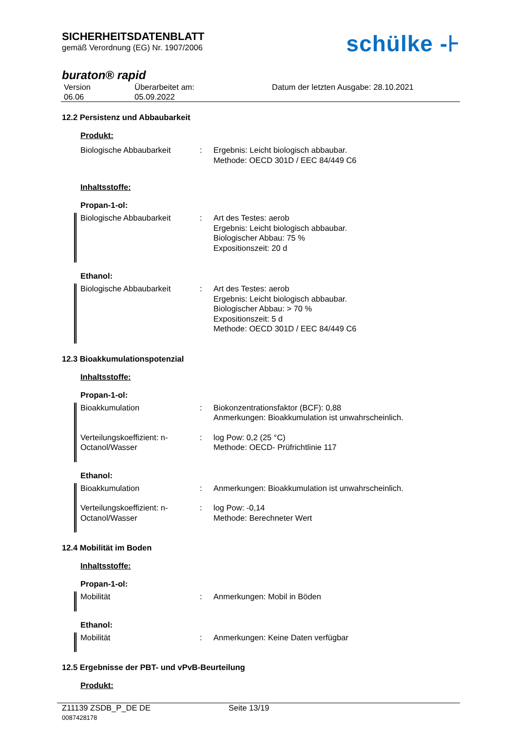SICHERHEITSDATENBLATT
gemäß Verordnung (EG) Nr. 1907/2006
schülke -⊦
buraton® rapid
Version
06.06
Überarbeitet am:
05.09.2022
Datum der letzten Ausgabe: 28.10.2021
12.2 Persistenz und Abbaubarkeit
Produkt:
Biologische Abbaubarkeit : Ergebnis: Leicht biologisch abbaubar.
Methode: OECD 301D / EEC 84/449 C6
Inhaltsstoffe:
Propan-1-ol:
Biologische Abbaubarkeit : Art des Testes: aerob
Ergebnis: Leicht biologisch abbaubar.
Biologischer Abbau: 75 %
Expositionszeit: 20 d
Ethanol:
Biologische Abbaubarkeit : Art des Testes: aerob
Ergebnis: Leicht biologisch abbaubar.
Biologischer Abbau: > 70 %
Expositionszeit: 5 d
Methode: OECD 301D / EEC 84/449 C6
12.3 Bioakkumulationspotenzial
Inhaltsstoffe:
Propan-1-ol:
Bioakkumulation : Biokonzentrationsfaktor (BCF): 0,88
Anmerkungen: Bioakkumulation ist unwahrscheinlich.
Verteilungskoeffizient: n-Octanol/Wasser
: log Pow: 0,2 (25 °C)
Methode: OECD- Prüfrichtlinie 117
Ethanol:
Bioakkumulation : Anmerkungen: Bioakkumulation ist unwahrscheinlich.
Verteilungskoeffizient: n-Octanol/Wasser
: log Pow: -0,14
Methode: Berechneter Wert
12.4 Mobilität im Boden
Inhaltsstoffe:
Propan-1-ol:
Mobilität : Anmerkungen: Mobil in Böden
Ethanol:
Mobilität : Anmerkungen: Keine Daten verfügbar
12.5 Ergebnisse der PBT- und vPvB-Beurteilung
Produkt:
Z11139 ZSDB_P_DE DE
0087428178
Seite 13/19